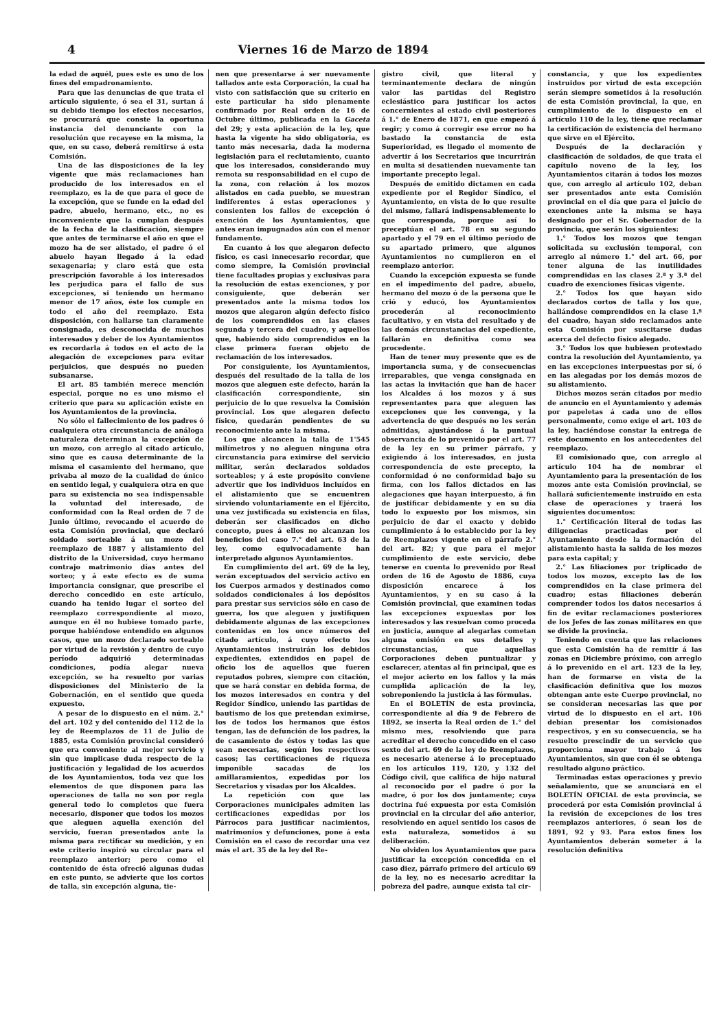4 Viernes 16 de Marzo de 1894
la edad de aquél, pues este es uno de los fines del empadronamiento.
Para que las denuncias de que trata el artículo siguiente, ó sea el 31, surtan á su debido tiempo los efectos necesarios, se procurará que conste la oportuna instancia del denunciante con la resolución que recayese en la misma, la que, en su caso, deberá remitirse á esta Comisión.
Una de las disposiciones de la ley vigente que más reclamaciones han producido de los interesados en el reemplazo, es la de que para el goce de la excepción, que se funde en la edad del padre, abuelo, hermano, etc., no es inconveniente que la cumplan después de la fecha de la clasificación, siempre que antes de terminarse el año en que el mozo ha de ser alistado, el padre ó el abuelo hayan llegado á la edad sexagenaria; y claro está que esta prescripción favorable á los interesados les perjudica para el fallo de sus excepciones, si teniendo un hermano menor de 17 años, éste los cumple en todo el año del reemplazo. Esta disposición, con hallarse tan claramente consignada, es desconocida de muchos interesados y deber de los Ayuntamientos es recordarla á todos en el acto de la alegación de excepciones para evitar perjuicios, que después no pueden subsanarse.
El art. 85 también merece mención especial, porque no es uno mismo el criterio que para su aplicación existe en los Ayuntamientos de la provincia.
No sólo el fallecimiento de los padres ó cualquiera otra circunstancia de análoga naturaleza determinan la excepción de un mozo, con arreglo al citado artículo, sino que es causa determinante de la misma el casamiento del hermano, que privaba al mozo de la cualidad de único en sentido legal, y cualquiera otra en que para su existencia no sea indispensable la voluntad del interesado, de conformidad con la Real orden de 7 de Junio último, revocando el acuerdo de esta Comisión provincial, que declaró soldado sorteable á un mozo del reemplazo de 1887 y alistamiento del distrito de la Universidad, cuyo hermano contrajo matrimonio días antes del sorteo; y á este efecto es de suma importancia consignar, que prescribe el derecho concedido en este artículo, cuando ha tenido lugar el sorteo del reemplazo correspondiente al mozo, aunque en él no hubiese tomado parte, porque habiéndose entendido en algunos casos, que un mozo declarado sorteable por virtud de la revisión y dentro de cuyo período adquirió determinadas condiciones, podía alegar nueva excepción, se ha resuelto por varias disposiciones del Ministerio de la Gobernación, en el sentido que queda expuesto.
A pesar de lo dispuesto en el núm. 2.° del art. 102 y del contenido del 112 de la ley de Reemplazos de 11 de Julio de 1885, esta Comisión provincial consideró que era conveniente al mejor servicio y sin que implicase duda respecto de la justificación y legalidad de los acuerdos de los Ayuntamientos, toda vez que los elementos de que disponen para las operaciones de talla no son por regla general todo lo completos que fuera necesario, disponer que todos los mozos que aleguen aquella exención del servicio, fueran presentados ante la misma para rectificar su medición, y en este criterio inspiró su circular para el reemplazo anterior; pero como el contenido de ésta ofreció algunas dudas en este punto, se advierte que los cortos de talla, sin excepción alguna, tie-
nen que presentarse á ser nuevamente tallados ante esta Corporación, la cual ha visto con satisfacción que su criterio en este particular ha sido plenamente confirmado por Real orden de 16 de Octubre último, publicada en la Gaceta del 29; y esta aplicación de la ley, que hasta la vigente ha sido obligatoria, es tanto más necesaria, dada la moderna legislación para el reclutamiento, cuanto que los interesados, considerando muy remota su responsabilidad en el cupo de la zona, con relación á los mozos alistados en cada pueblo, se muestran indiferentes á estas operaciones y consienten los fallos de excepción ó exención de los Ayuntamientos, que antes eran impugnados aún con el menor fundamento.
En cuanto á los que alegaron defecto físico, es casi innecesario recordar, que como siempre, la Comisión provincial tiene facultades propias y exclusivas para la resolución de estas exenciones, y por consiguiente, que deberán ser presentados ante la misma todos los mozos que alegaron algún defecto físico de los comprendidos en las clases segunda y tercera del cuadro, y aquellos que, habiendo sido comprendidos en la clase primera fueran objeto de reclamación de los interesados.
Por consiguiente, los Ayuntamientos, después del resultado de la talla de los mozos que aleguen este defecto, harán la clasificación correspondiente, sin perjuicio de lo que resuelva la Comisión provincial. Los que alegaren defecto físico, quedarán pendientes de su reconocimiento ante la misma.
Los que alcancen la talla de 1'545 milímetros y no aleguen ninguna otra circunstancia para eximirse del servicio militar, serán declarados soldados sorteables; y á este propósito conviene advertir que los individuos incluídos en el alistamiento que se encuentren sirviendo voluntariamente en el Ejército, una vez justificada su existencia en filas, deberán ser clasificados en dicho concepto, pues á ellos no alcanzan los beneficios del caso 7.° del art. 63 de la ley, como equivocadamente han interpretado algunos Ayuntamientos.
En cumplimiento del art. 69 de la ley, serán exceptuados del servicio activo en los Cuerpos armados y destinados como soldados condicionales á los depósitos para prestar sus servicios sólo en caso de guerra, los que aleguen y justifiquen debidamente algunas de las excepciones contenidas en los once números del citado artículo, á cuyo efecto los Ayuntamientos instruirán los debidos expedientes, extendidos en papel de oficio los de aquellos que fueren reputados pobres, siempre con citación, que se hará constar en debida forma, de los mozos interesados en contra y del Regidor Síndico, uniendo las partidas de bautismo de los que pretendan eximirse, los de todos los hermanos que éstos tengan, las de defunción de los padres, la de casamiento de éstos y todas las que sean necesarias, según los respectivos casos; las certificaciones de riqueza imponible sacadas de los amillaramientos, expedidas por los Secretarios y visadas por los Alcaldes.
La repetición con que las Corporaciones municipales admiten las certificaciones expedidas por los Párrocos para justificar nacimientos, matrimonios y defunciones, pone á esta Comisión en el caso de recordar una vez más el art. 35 de la ley del Re-
gistro civil, que literal y terminantemente declara de ningún valor las partidas del Registro eclesiástico para justificar los actos concernientes al estado civil posteriores á 1.° de Enero de 1871, en que empezó á regir; y como á corregir ese error no ha bastado la constancia de esta Superioridad, es llegado el momento de advertir á los Secretarios que incurrirán en multa si desatienden nuevamente tan importante precepto legal.
Después de emitido dictamen en cada expediente por el Regidor Síndico, el Ayuntamiento, en vista de lo que resulte del mismo, fallará indispensablemente lo que corresponda, porque así lo preceptúan el art. 78 en su segundo apartado y el 79 en el último período de su apartado primero, que algunos Ayuntamientos no cumplieron en el reemplazo anterior.
Cuando la excepción expuesta se funde en el impedimento del padre, abuelo, hermano del mozo ó de la persona que le crió y educó, los Ayuntamientos procederán al reconocimiento facultativo, y en vista del resultado y de las demás circunstancias del expediente, fallarán en definitiva como sea procedente.
Han de tener muy presente que es de importancia suma, y de consecuencias irreparables, que venga consignada en las actas la invitación que han de hacer los Alcaldes á los mozos y á sus representantes para que aleguen las excepciones que les convenga, y la advertencia de que después no les serán admitidas, ajustándose á la puntual observancia de lo prevenido por el art. 77 de la ley en su primer párrafo, y exigiendo á los interesados, en justa correspondencia de este precepto, la conformidad ó no conformidad bajo su firma, con los fallos dictados en las alegaciones que hayan interpuesto, á fin de justificar debidamente y en su día todo lo expuesto por los mismos, sin perjuicio de dar el exacto y debido cumplimiento á lo establecido por la ley de Reemplazos vigente en el párrafo 2.° del art. 82; y que para el mejor cumplimiento de este servicio, debe tenerse en cuenta lo prevenido por Real orden de 16 de Agosto de 1886, cuya disposición encarece á los Ayuntamientos, y en su caso á la Comisión provincial, que examinen todas las excepciones expuestas por los interesados y las resuelvan como proceda en justicia, aunque al alegarlas cometan alguna omisión en sus detalles y circunstancias, que aquellas Corporaciones deben puntualizar y esclarecer, atentas al fin principal, que es el mejor acierto en los fallos y la más cumplida aplicación de la ley, sobreponiendo la justicia á las fórmulas.
En el BOLETÍN de esta provincia, correspondiente al día 9 de Febrero de 1892, se inserta la Real orden de 1.° del mismo mes, resolviendo que para acreditar el derecho concedido en el caso sexto del art. 69 de la ley de Reemplazos, es necesario atenerse á lo preceptuado en los artículos 119, 120, y 132 del Código civil, que califica de hijo natural al reconocido por el padre ó por la madre, ó por los dos juntamente; cuya doctrina fué expuesta por esta Comisión provincial en la circular del año anterior, resolviendo en aquel sentido los casos de esta naturaleza, sometidos á su deliberación.
No olviden los Ayuntamientos que para justificar la excepción concedida en el caso diez, párrafo primero del artículo 69 de la ley, no es necesario acreditar la pobreza del padre, aunque exista tal cir-
constancia, y que los expedientes instruidos por virtud de esta excepción serán siempre sometidos á la resolución de esta Comisión provincial, la que, en cumplimiento de lo dispuesto en el artículo 110 de la ley, tiene que reclamar la certificación de existencia del hermano que sirve en el Ejército.
Después de la declaración y clasificación de soldados, de que trata el capítulo noveno de la ley, los Ayuntamientos citarán á todos los mozos que, con arreglo al artículo 102, deban ser presentados ante esta Comisión provincial en el día que para el juicio de exenciones ante la misma se haya designado por el Sr. Gobernador de la provincia, que serán los siguientes:
1.° Todos los mozos que tengan solicitada su exclusión temporal, con arreglo al número 1.° del art. 66, por tener alguna de las inutilidades comprendidas en las clases 2.ª y 3.ª del cuadro de exenciones físicas vigente.
2.° Todos los que hayan sido declarados cortos de talla y los que, hallándose comprendidos en la clase 1.ª del cuadro, hayan sido reclamados ante esta Comisión por suscitarse dudas acerca del defecto físico alegado.
3.° Todos los que hubiesen protestado contra la resolución del Ayuntamiento, ya en las excepciones interpuestas por sí, ó en las alegadas por los demás mozos de su alistamiento.
Dichos mozos serán citados por medio de anuncio en el Ayuntamiento y además por papeletas á cada uno de ellos personalmente, como exige el art. 103 de la ley, haciéndose constar la entrega de este documento en los antecedentes del reemplazo.
El comisionado que, con arreglo al artículo 104 ha de nombrar el Ayuntamiento para la presentación de los mozos ante esta Comisión provincial, se hallará suficientemente instruído en esta clase de operaciones y traerá los siguientes documentos:
1.° Certificación literal de todas las diligencias practicadas por el Ayuntamiento desde la formación del alistamiento hasta la salida de los mozos para esta capital; y
2.° Las filiaciones por triplicado de todos los mozos, excepto las de los comprendidos en la clase primera del cuadro; estas filiaciones deberán comprender todos los datos necesarios á fin de evitar reclamaciones posteriores de los Jefes de las zonas militares en que se divide la provincia.
Teniendo en cuenta que las relaciones que esta Comisión ha de remitir á las zonas en Diciembre próximo, con arreglo á lo prevenido en el art. 123 de la ley, han de formarse en vista de la clasificación definitiva que los mozos obtengan ante este Cuerpo provincial, no se consideran necesarias las que por virtud de lo dispuesto en el art. 106 debían presentar los comisionados respectivos, y en su consecuencia, se ha resuelto prescindir de un servicio que proporciona mayor trabajo á los Ayuntamientos, sin que con él se obtenga resultado alguno práctico.
Terminadas estas operaciones y previo señalamiento, que se anunciará en el BOLETÍN OFICIAL de esta provincia, se procederá por esta Comisión provincial á la revisión de excepciones de los tres reemplazos anteriores, ó sean los de 1891, 92 y 93. Para estos fines los Ayuntamientos deberán someter á la resolución definitiva